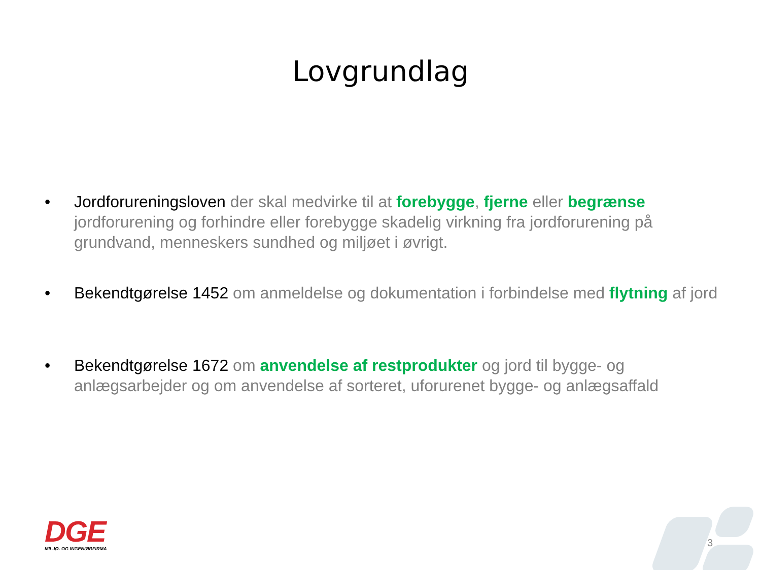Lovgrundlag
• Jordforureningsloven der skal medvirke til at forebygge, fjerne eller begrænse jordforurening og forhindre eller forebygge skadelig virkning fra jordforurening på grundvand, menneskers sundhed og miljøet i øvrigt.
• Bekendtgørelse 1452 om anmeldelse og dokumentation i forbindelse med flytning af jord
• Bekendtgørelse 1672 om anvendelse af restprodukter og jord til bygge- og anlægsarbejder og om anvendelse af sorteret, uforurenet bygge- og anlægsaffald
DGE
MILJØ- OG INGENIØRFIRMA
3